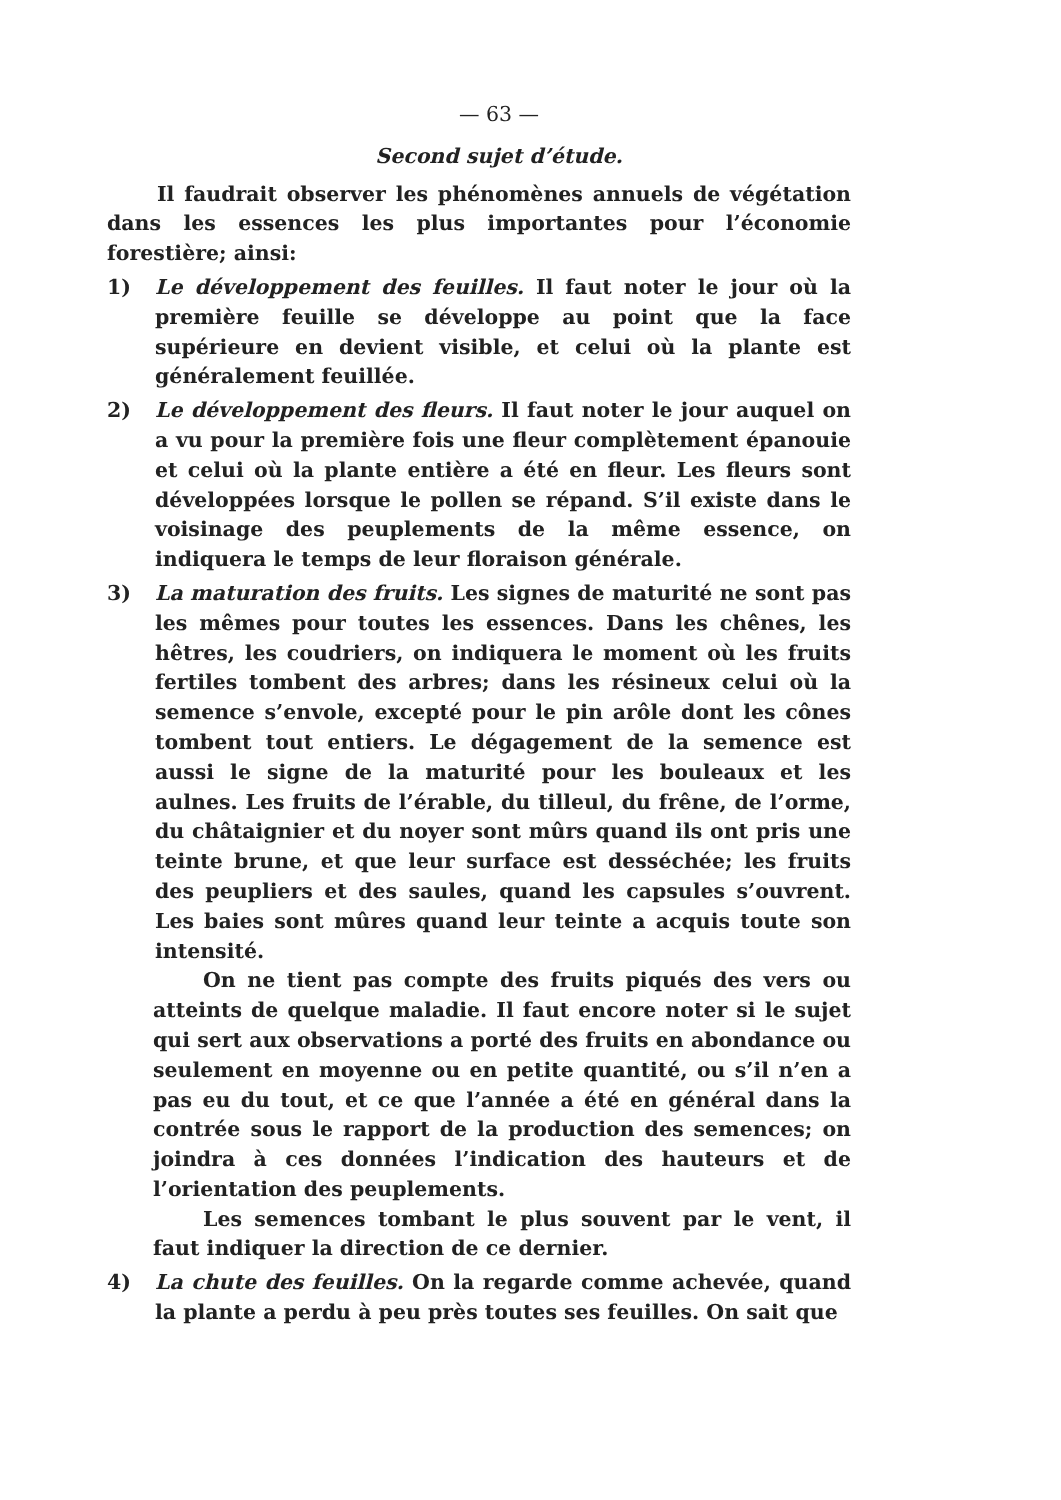— 63 —
Second sujet d’étude.
Il faudrait observer les phénomènes annuels de végétation dans les essences les plus importantes pour l’économie forestière; ainsi:
1) Le développement des feuilles. Il faut noter le jour où la première feuille se développe au point que la face supérieure en devient visible, et celui où la plante est généralement feuillée.
2) Le développement des fleurs. Il faut noter le jour auquel on a vu pour la première fois une fleur complètement épanouie et celui où la plante entière a été en fleur. Les fleurs sont développées lorsque le pollen se répand. S’il existe dans le voisinage des peuplements de la même essence, on indiquera le temps de leur floraison générale.
3) La maturation des fruits. Les signes de maturité ne sont pas les mêmes pour toutes les essences. Dans les chênes, les hêtres, les coudriers, on indiquera le moment où les fruits fertiles tombent des arbres; dans les résineux celui où la semence s’envole, excepté pour le pin arôle dont les cônes tombent tout entiers. Le dégagement de la semence est aussi le signe de la maturité pour les bouleaux et les aulnes. Les fruits de l’érable, du tilleul, du frêne, de l’orme, du châtaignier et du noyer sont mûrs quand ils ont pris une teinte brune, et que leur surface est desséchée; les fruits des peupliers et des saules, quand les capsules s’ouvrent. Les baies sont mûres quand leur teinte a acquis toute son intensité.
On ne tient pas compte des fruits piqués des vers ou atteints de quelque maladie. Il faut encore noter si le sujet qui sert aux observations a porté des fruits en abondance ou seulement en moyenne ou en petite quantité, ou s’il n’en a pas eu du tout, et ce que l’année a été en général dans la contrée sous le rapport de la production des semences; on joindra à ces données l’indication des hauteurs et de l’orientation des peuplements.
Les semences tombant le plus souvent par le vent, il faut indiquer la direction de ce dernier.
4) La chute des feuilles. On la regarde comme achevée, quand la plante a perdu à peu près toutes ses feuilles. On sait que